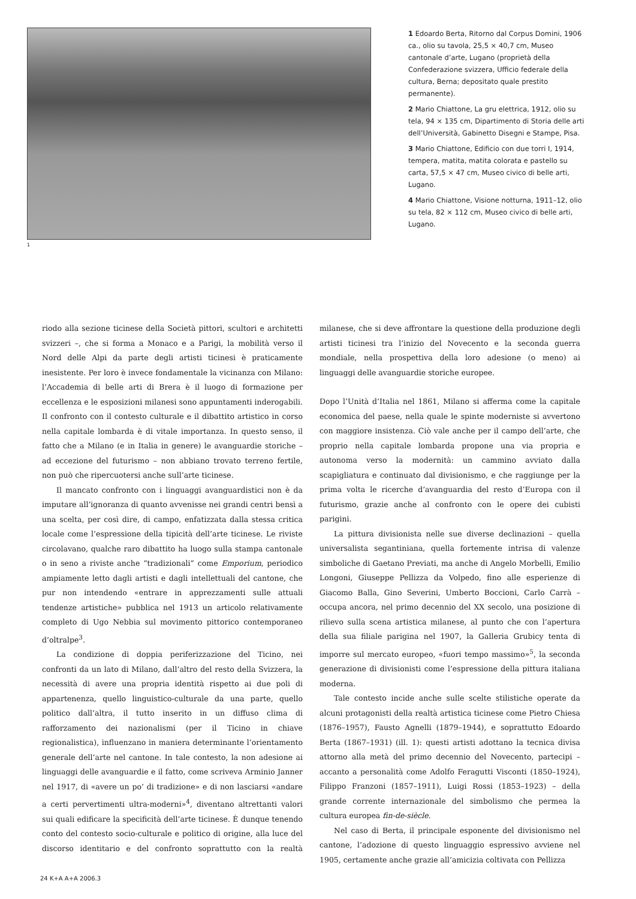1
1 Edoardo Berta, Ritorno dal Corpus Domini, 1906 ca., olio su tavola, 25,5 × 40,7 cm, Museo cantonale d’arte, Lugano (proprietà della Confederazione svizzera, Ufficio federale della cultura, Berna; depositato quale prestito permanente).
2 Mario Chiattone, La gru elettrica, 1912, olio su tela, 94 × 135 cm, Dipartimento di Storia delle arti dell’Università, Gabinetto Disegni e Stampe, Pisa.
3 Mario Chiattone, Edificio con due torri I, 1914, tempera, matita, matita colorata e pastello su carta, 57,5 × 47 cm, Museo civico di belle arti, Lugano.
4 Mario Chiattone, Visione notturna, 1911–12, olio su tela, 82 × 112 cm, Museo civico di belle arti, Lugano.
riodo alla sezione ticinese della Società pittori, scultori e architetti svizzeri –, che si forma a Monaco e a Parigi, la mobilità verso il Nord delle Alpi da parte degli artisti ticinesi è praticamente inesistente. Per loro è invece fondamentale la vicinanza con Milano: l’Accademia di belle arti di Brera è il luogo di formazione per eccellenza e le esposizioni milanesi sono appuntamenti inderogabili. Il confronto con il contesto culturale e il dibattito artistico in corso nella capitale lombarda è di vitale importanza. In questo senso, il fatto che a Milano (e in Italia in genere) le avanguardie storiche – ad eccezione del futurismo – non abbiano trovato terreno fertile, non può che ripercuotersi anche sull’arte ticinese.
Il mancato confronto con i linguaggi avanguardistici non è da imputare all’ignoranza di quanto avvenisse nei grandi centri bensì a una scelta, per così dire, di campo, enfatizzata dalla stessa critica locale come l’espressione della tipicità dell’arte ticinese. Le riviste circolavano, qualche raro dibattito ha luogo sulla stampa cantonale o in seno a riviste anche “tradizionali” come Emporium, periodico ampiamente letto dagli artisti e dagli intellettuali del cantone, che pur non intendendo «entrare in apprezzamenti sulle attuali tendenze artistiche» pubblica nel 1913 un articolo relativamente completo di Ugo Nebbia sul movimento pittorico contemporaneo d’oltralpe<sup>3</sup>.
La condizione di doppia periferizzazione del Ticino, nei confronti da un lato di Milano, dall’altro del resto della Svizzera, la necessità di avere una propria identità rispetto ai due poli di appartenenza, quello linguistico-culturale da una parte, quello politico dall’altra, il tutto inserito in un diffuso clima di rafforzamento dei nazionalismi (per il Ticino in chiave regionalistica), influenzano in maniera determinante l’orientamento generale dell’arte nel cantone. In tale contesto, la non adesione ai linguaggi delle avanguardie e il fatto, come scriveva Arminio Janner nel 1917, di «avere un po’ di tradizione» e di non lasciarsi «andare a certi pervertimenti ultra-moderni»<sup>4</sup>, diventano altrettanti valori sui quali edificare la specificità dell’arte ticinese. È dunque tenendo conto del contesto socio-culturale e politico di origine, alla luce del discorso identitario e del confronto soprattutto con la realtà milanese, che si deve affrontare la questione della produzione degli artisti ticinesi tra l’inizio del Novecento e la seconda guerra mondiale, nella prospettiva della loro adesione (o meno) ai linguaggi delle avanguardie storiche europee.
Dopo l’Unità d’Italia nel 1861, Milano si afferma come la capitale economica del paese, nella quale le spinte moderniste si avvertono con maggiore insistenza. Ciò vale anche per il campo dell’arte, che proprio nella capitale lombarda propone una via propria e autonoma verso la modernità: un cammino avviato dalla scapigliatura e continuato dal divisionismo, e che raggiunge per la prima volta le ricerche d’avanguardia del resto d’Europa con il futurismo, grazie anche al confronto con le opere dei cubisti parigini.
La pittura divisionista nelle sue diverse declinazioni – quella universalista segantiniana, quella fortemente intrisa di valenze simboliche di Gaetano Previati, ma anche di Angelo Morbelli, Emilio Longoni, Giuseppe Pellizza da Volpedo, fino alle esperienze di Giacomo Balla, Gino Severini, Umberto Boccioni, Carlo Carrà – occupa ancora, nel primo decennio del XX secolo, una posizione di rilievo sulla scena artistica milanese, al punto che con l’apertura della sua filiale parigina nel 1907, la Galleria Grubicy tenta di imporre sul mercato europeo, «fuori tempo massimo»<sup>5</sup>, la seconda generazione di divisionisti come l’espressione della pittura italiana moderna.
Tale contesto incide anche sulle scelte stilistiche operate da alcuni protagonisti della realtà artistica ticinese come Pietro Chiesa (1876–1957), Fausto Agnelli (1879–1944), e soprattutto Edoardo Berta (1867–1931) (ill. 1): questi artisti adottano la tecnica divisa attorno alla metà del primo decennio del Novecento, partecipi – accanto a personalità come Adolfo Feragutti Visconti (1850–1924), Filippo Franzoni (1857–1911), Luigi Rossi (1853–1923) – della grande corrente internazionale del simbolismo che permea la cultura europea fin-de-siècle.
Nel caso di Berta, il principale esponente del divisionismo nel cantone, l’adozione di questo linguaggio espressivo avviene nel 1905, certamente anche grazie all’amicizia coltivata con Pellizza
24 K+A A+A 2006.3